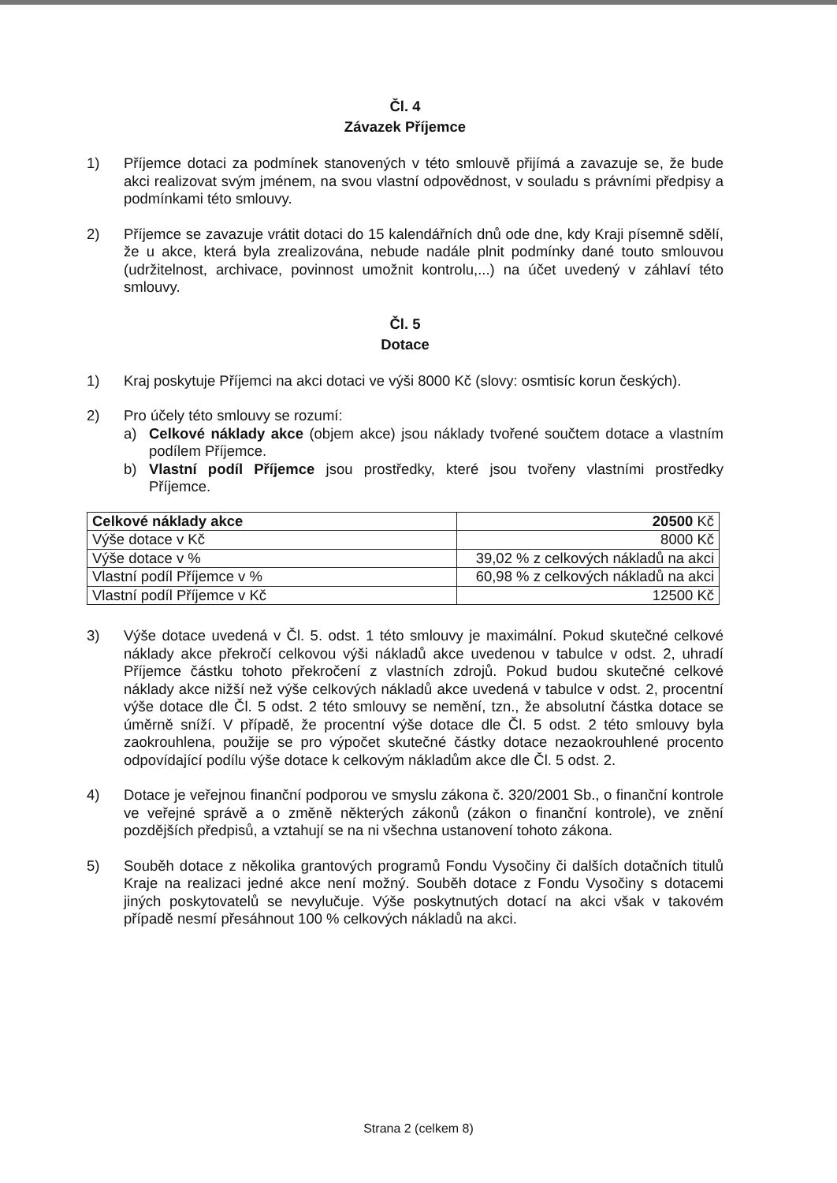Čl. 4
Závazek Příjemce
1) Příjemce dotaci za podmínek stanovených v této smlouvě přijímá a zavazuje se, že bude akci realizovat svým jménem, na svou vlastní odpovědnost, v souladu s právními předpisy a podmínkami této smlouvy.
2) Příjemce se zavazuje vrátit dotaci do 15 kalendářních dnů ode dne, kdy Kraji písemně sdělí, že u akce, která byla zrealizována, nebude nadále plnit podmínky dané touto smlouvou (udržitelnost, archivace, povinnost umožnit kontrolu,...) na účet uvedený v záhlaví této smlouvy.
Čl. 5
Dotace
1) Kraj poskytuje Příjemci na akci dotaci ve výši 8000 Kč (slovy: osmtisíc korun českých).
2) Pro účely této smlouvy se rozumí:
a) Celkové náklady akce (objem akce) jsou náklady tvořené součtem dotace a vlastním podílem Příjemce.
b) Vlastní podíl Příjemce jsou prostředky, které jsou tvořeny vlastními prostředky Příjemce.
| Celkové náklady akce | 20500 Kč |
| Výše dotace v Kč | 8000 Kč |
| Výše dotace v % | 39,02 % z celkových nákladů na akci |
| Vlastní podíl Příjemce v % | 60,98 % z celkových nákladů na akci |
| Vlastní podíl Příjemce v Kč | 12500 Kč |
3) Výše dotace uvedená v Čl. 5. odst. 1 této smlouvy je maximální. Pokud skutečné celkové náklady akce překročí celkovou výši nákladů akce uvedenou v tabulce v odst. 2, uhradí Příjemce částku tohoto překročení z vlastních zdrojů. Pokud budou skutečné celkové náklady akce nižší než výše celkových nákladů akce uvedená v tabulce v odst. 2, procentní výše dotace dle Čl. 5 odst. 2 této smlouvy se nemění, tzn., že absolutní částka dotace se úměrně sníží. V případě, že procentní výše dotace dle Čl. 5 odst. 2 této smlouvy byla zaokrouhlena, použije se pro výpočet skutečné částky dotace nezaokrouhlené procento odpovídající podílu výše dotace k celkovým nákladům akce dle Čl. 5 odst. 2.
4) Dotace je veřejnou finanční podporou ve smyslu zákona č. 320/2001 Sb., o finanční kontrole ve veřejné správě a o změně některých zákonů (zákon o finanční kontrole), ve znění pozdějších předpisů, a vztahují se na ni všechna ustanovení tohoto zákona.
5) Souběh dotace z několika grantových programů Fondu Vysočiny či dalších dotačních titulů Kraje na realizaci jedné akce není možný. Souběh dotace z Fondu Vysočiny s dotacemi jiných poskytovatelů se nevylučuje. Výše poskytnutých dotací na akci však v takovém případě nesmí přesáhnout 100 % celkových nákladů na akci.
Strana 2 (celkem 8)